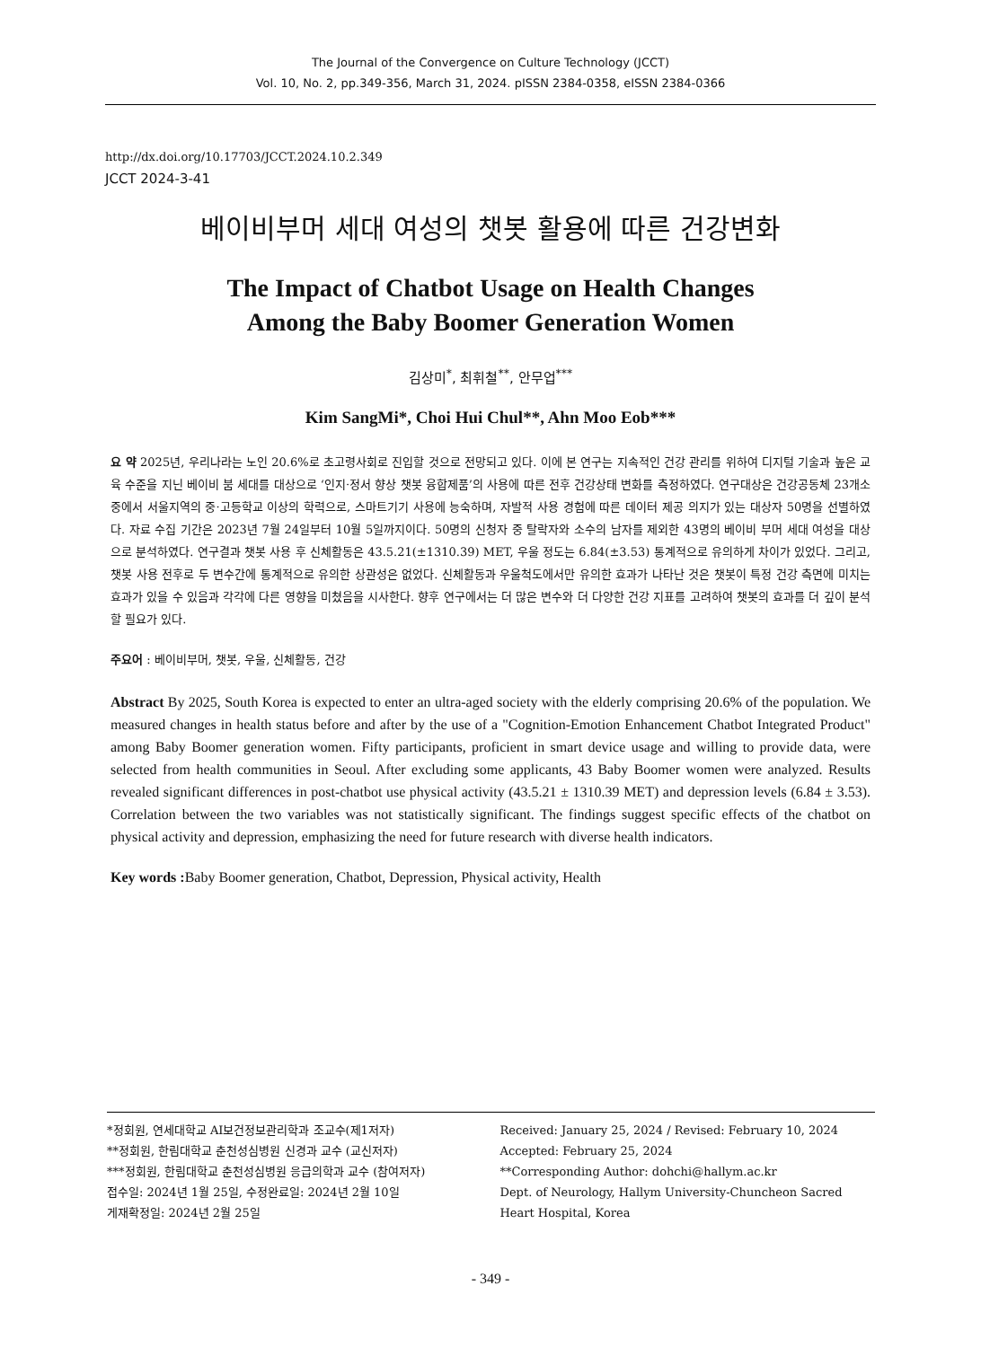The Journal of the Convergence on Culture Technology (JCCT)
Vol. 10, No. 2, pp.349-356, March 31, 2024. pISSN 2384-0358, eISSN 2384-0366
http://dx.doi.org/10.17703/JCCT.2024.10.2.349
JCCT 2024-3-41
베이비부머 세대 여성의 챗봇 활용에 따른 건강변화
The Impact of Chatbot Usage on Health Changes
Among the Baby Boomer Generation Women
김상미<sup>*</sup>, 최휘철<sup>**</sup>, 안무업<sup>***</sup>
Kim SangMi*, Choi Hui Chul**, Ahn Moo Eob***
요 약 2025년, 우리나라는 노인 20.6%로 초고령사회로 진입할 것으로 전망되고 있다. 이에 본 연구는 지속적인 건강 관리를 위하여 디지털 기술과 높은 교육 수준을 지닌 베이비 붐 세대를 대상으로 ‘인지·정서 향상 챗봇 융합제품’의 사용에 따른 전후 건강상태 변화를 측정하였다. 연구대상은 건강공동체 23개소 중에서 서울지역의 중·고등학교 이상의 학력으로, 스마트기기 사용에 능숙하며, 자발적 사용 경험에 따른 데이터 제공 의지가 있는 대상자 50명을 선별하였다. 자료 수집 기간은 2023년 7월 24일부터 10월 5일까지이다. 50명의 신청자 중 탈락자와 소수의 남자를 제외한 43명의 베이비 부머 세대 여성을 대상으로 분석하였다. 연구결과 챗봇 사용 후 신체활동은 43.5.21(±1310.39) MET, 우울 정도는 6.84(±3.53) 통계적으로 유의하게 차이가 있었다. 그리고, 챗봇 사용 전후로 두 변수간에 통계적으로 유의한 상관성은 없었다. 신체활동과 우울척도에서만 유의한 효과가 나타난 것은 챗봇이 특정 건강 측면에 미치는 효과가 있을 수 있음과 각각에 다른 영향을 미쳤음을 시사한다. 향후 연구에서는 더 많은 변수와 더 다양한 건강 지표를 고려하여 챗봇의 효과를 더 깊이 분석할 필요가 있다.
주요어 : 베이비부머, 챗봇, 우울, 신체활동, 건강
Abstract By 2025, South Korea is expected to enter an ultra-aged society with the elderly comprising 20.6% of the population. We measured changes in health status before and after by the use of a "Cognition-Emotion Enhancement Chatbot Integrated Product" among Baby Boomer generation women. Fifty participants, proficient in smart device usage and willing to provide data, were selected from health communities in Seoul. After excluding some applicants, 43 Baby Boomer women were analyzed. Results revealed significant differences in post-chatbot use physical activity (43.5.21 ± 1310.39 MET) and depression levels (6.84 ± 3.53). Correlation between the two variables was not statistically significant. The findings suggest specific effects of the chatbot on physical activity and depression, emphasizing the need for future research with diverse health indicators.
Key words : Baby Boomer generation, Chatbot, Depression, Physical activity, Health
*정회원, 연세대학교 AI보건정보관리학과 조교수(제1저자)
**정회원, 한림대학교 춘천성심병원 신경과 교수 (교신저자)
***정회원, 한림대학교 춘천성심병원 응급의학과 교수 (참여저자)
접수일: 2024년 1월 25일, 수정완료일: 2024년 2월 10일
게재확정일: 2024년 2월 25일
Received: January 25, 2024 / Revised: February 10, 2024
Accepted: February 25, 2024
**Corresponding Author: dohchi@hallym.ac.kr
Dept. of Neurology, Hallym University-Chuncheon Sacred Heart Hospital, Korea
- 349 -